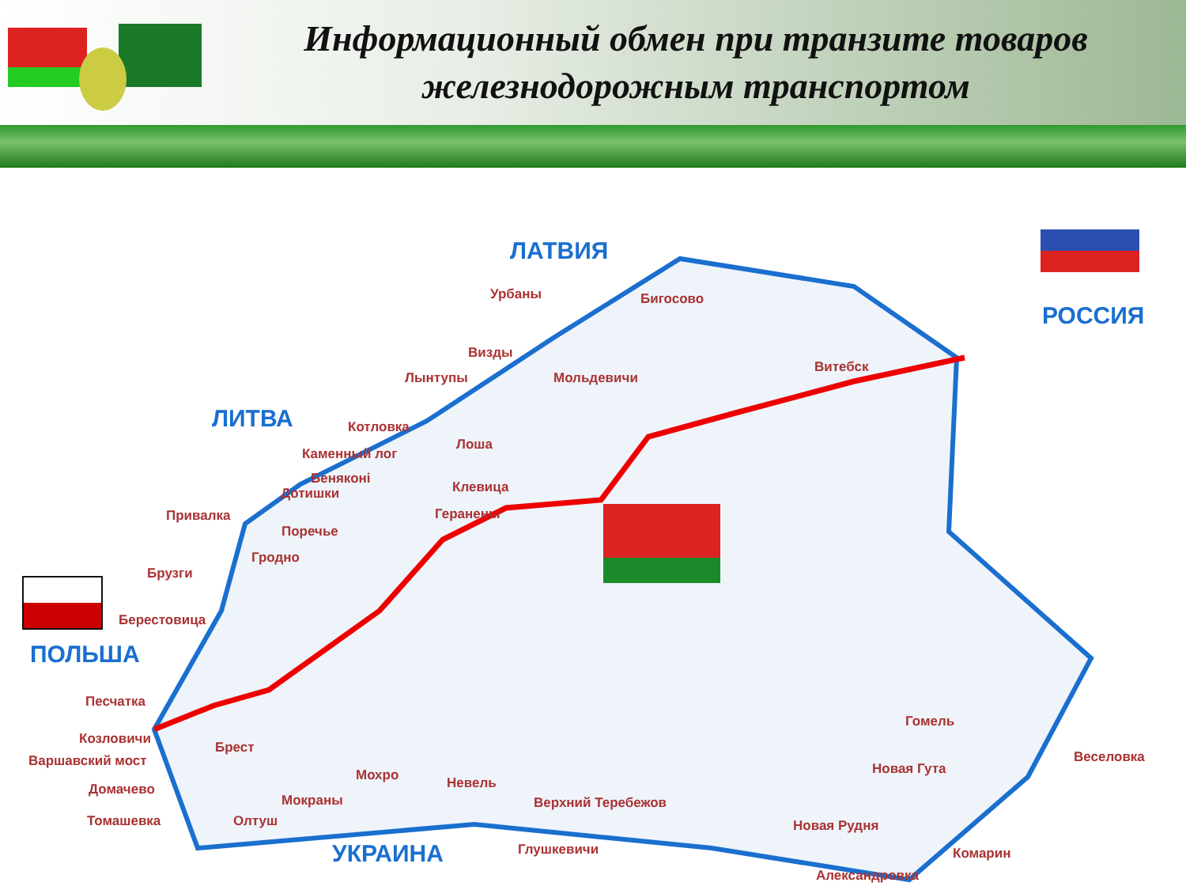Информационный обмен при транзите товаров железнодорожным транспортом
ЛАТВИЯ
РОССИЯ
ЛИТВА
ПОЛЬША
УКРАИНА
Урбаны Бигосово
Визды
Лынтупы Мольдевичи
Витебск
Котловка
Лоша
Каменный лог
Беняконi
Дотишки Клевица
Привалка Геранены
Поречье
Гродно
Брузги
Берестовица
Песчатка
Козловичи
Брест
Варшавский мост
Домачево
Томашевка Олтуш
Мокраны
Мохро Невель
Верхний Теребежов
Глушкевичи
Гомель
Веселовка
Новая Гута
Новая Рудня
Комарин
Александровка